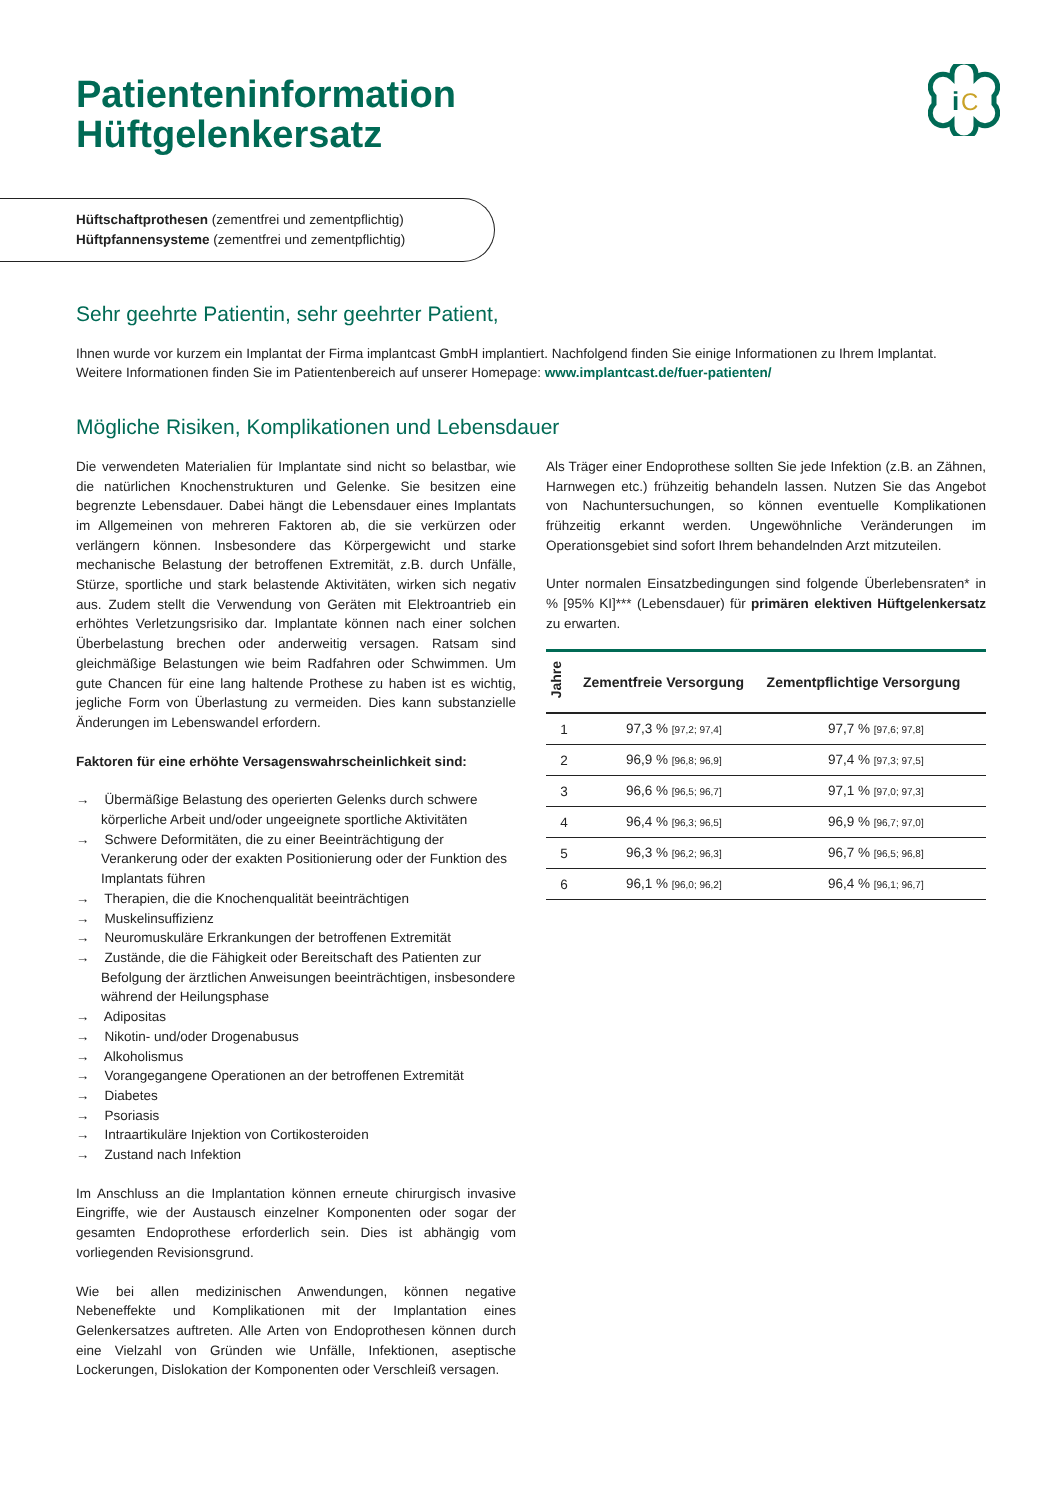Patienteninformation
Hüftgelenkersatz
i
C
Hüftschaftprothesen (zementfrei und zementpflichtig)
Hüftpfannensysteme (zementfrei und zementpflichtig)
Sehr geehrte Patientin, sehr geehrter Patient,
Ihnen wurde vor kurzem ein Implantat der Firma implantcast GmbH implantiert. Nachfolgend finden Sie einige Informationen zu Ihrem Implantat. Weitere Informationen finden Sie im Patientenbereich auf unserer Homepage: www.implantcast.de/fuer-patienten/
Mögliche Risiken, Komplikationen und Lebensdauer
Die verwendeten Materialien für Implantate sind nicht so belastbar, wie die natürlichen Knochenstrukturen und Gelenke. Sie besitzen eine begrenzte Lebensdauer. Dabei hängt die Lebensdauer eines Implantats im Allgemeinen von mehreren Faktoren ab, die sie verkürzen oder verlängern können. Insbesondere das Körpergewicht und starke mechanische Belastung der betroffenen Extremität, z.B. durch Unfälle, Stürze, sportliche und stark belastende Aktivitäten, wirken sich negativ aus. Zudem stellt die Verwendung von Geräten mit Elektroantrieb ein erhöhtes Verletzungsrisiko dar. Implantate können nach einer solchen Überbelastung brechen oder anderweitig versagen. Ratsam sind gleichmäßige Belastungen wie beim Radfahren oder Schwimmen. Um gute Chancen für eine lang haltende Prothese zu haben ist es wichtig, jegliche Form von Überlastung zu vermeiden. Dies kann substanzielle Änderungen im Lebenswandel erfordern.
Faktoren für eine erhöhte Versagenswahrscheinlichkeit sind:
→ Übermäßige Belastung des operierten Gelenks durch schwere körperliche Arbeit und/oder ungeeignete sportliche Aktivitäten
→ Schwere Deformitäten, die zu einer Beeinträchtigung der Verankerung oder der exakten Positionierung oder der Funktion des Implantats führen
→ Therapien, die die Knochenqualität beeinträchtigen
→ Muskelinsuffizienz
→ Neuromuskuläre Erkrankungen der betroffenen Extremität
→ Zustände, die die Fähigkeit oder Bereitschaft des Patienten zur Befolgung der ärztlichen Anweisungen beeinträchtigen, insbesondere während der Heilungsphase
→ Adipositas
→ Nikotin- und/oder Drogenabusus
→ Alkoholismus
→ Vorangegangene Operationen an der betroffenen Extremität
→ Diabetes
→ Psoriasis
→ Intraartikuläre Injektion von Cortikosteroiden
→ Zustand nach Infektion
Im Anschluss an die Implantation können erneute chirurgisch invasive Eingriffe, wie der Austausch einzelner Komponenten oder sogar der gesamten Endoprothese erforderlich sein. Dies ist abhängig vom vorliegenden Revisionsgrund.
Wie bei allen medizinischen Anwendungen, können negative Nebeneffekte und Komplikationen mit der Implantation eines Gelenkersatzes auftreten. Alle Arten von Endoprothesen können durch eine Vielzahl von Gründen wie Unfälle, Infektionen, aseptische Lockerungen, Dislokation der Komponenten oder Verschleiß versagen.
Als Träger einer Endoprothese sollten Sie jede Infektion (z.B. an Zähnen, Harnwegen etc.) frühzeitig behandeln lassen. Nutzen Sie das Angebot von Nachuntersuchungen, so können eventuelle Komplikationen frühzeitig erkannt werden. Ungewöhnliche Veränderungen im Operationsgebiet sind sofort Ihrem behandelnden Arzt mitzuteilen.
Unter normalen Einsatzbedingungen sind folgende Überlebensraten* in % [95% KI]*** (Lebensdauer) für primären elektiven Hüftgelenkersatz zu erwarten.
| Jahre | Zementfreie Versorgung | Zementpflichtige Versorgung |
| --- | --- | --- |
| 1 | 97,3 % [97,2; 97,4] | 97,7 % [97,6; 97,8] |
| 2 | 96,9 % [96,8; 96,9] | 97,4 % [97,3; 97,5] |
| 3 | 96,6 % [96,5; 96,7] | 97,1 % [97,0; 97,3] |
| 4 | 96,4 % [96,3; 96,5] | 96,9 % [96,7; 97,0] |
| 5 | 96,3 % [96,2; 96,3] | 96,7 % [96,5; 96,8] |
| 6 | 96,1 % [96,0; 96,2] | 96,4 % [96,1; 96,7] |